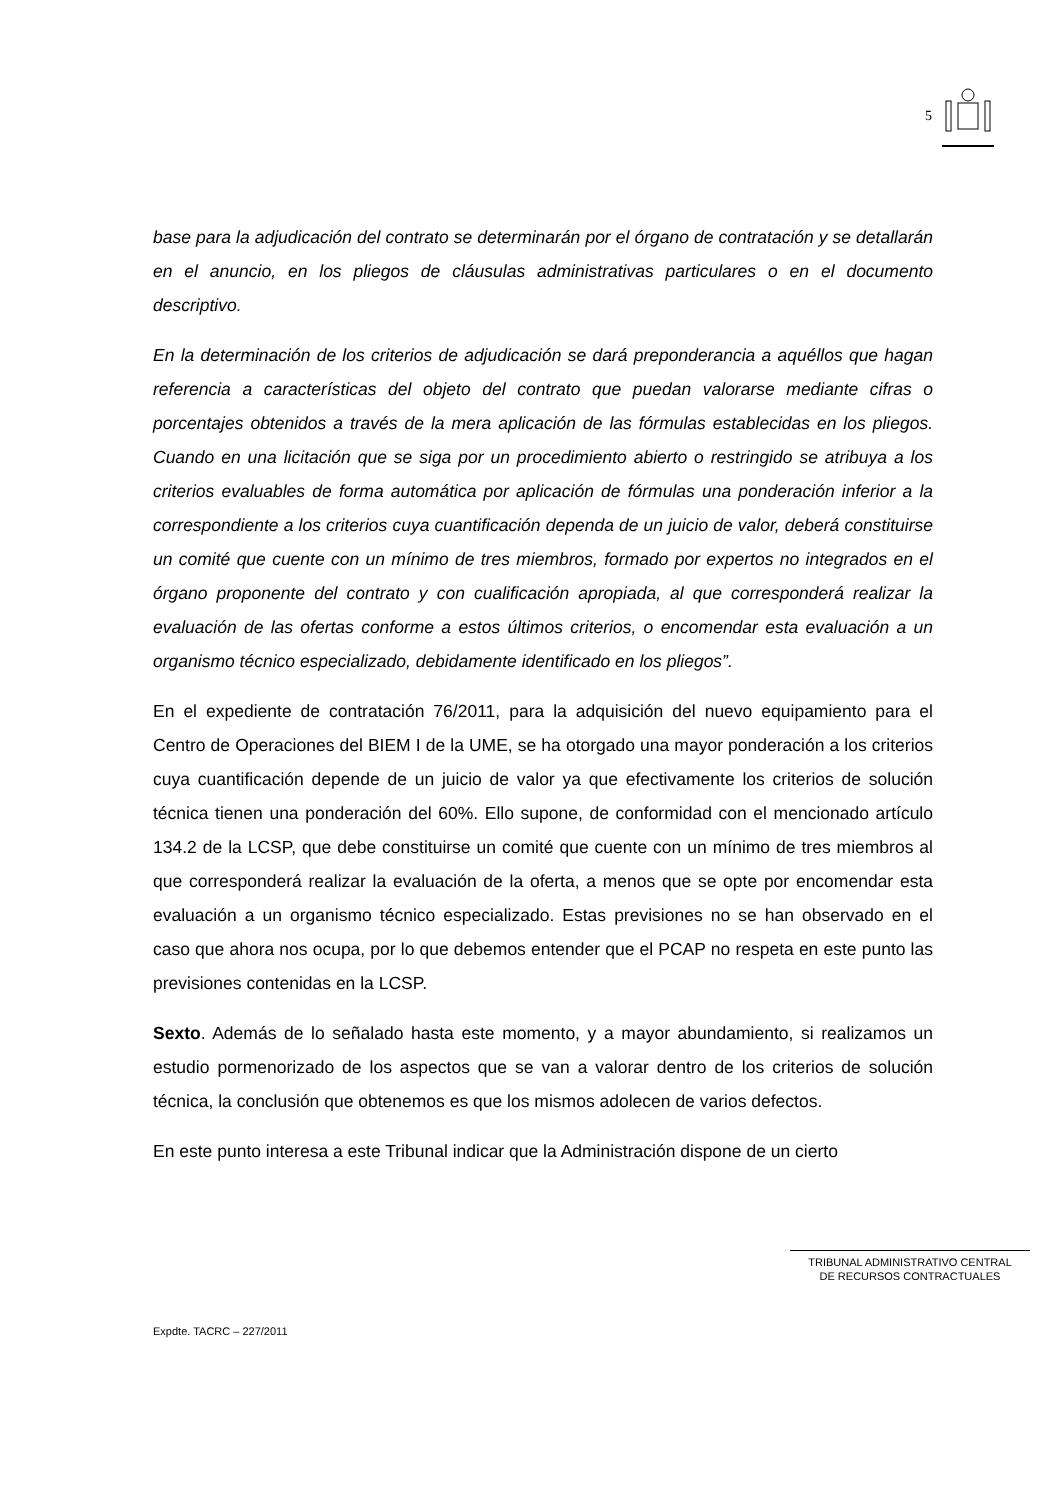5
base para la adjudicación del contrato se determinarán por el órgano de contratación y se detallarán en el anuncio, en los pliegos de cláusulas administrativas particulares o en el documento descriptivo.
En la determinación de los criterios de adjudicación se dará preponderancia a aquéllos que hagan referencia a características del objeto del contrato que puedan valorarse mediante cifras o porcentajes obtenidos a través de la mera aplicación de las fórmulas establecidas en los pliegos. Cuando en una licitación que se siga por un procedimiento abierto o restringido se atribuya a los criterios evaluables de forma automática por aplicación de fórmulas una ponderación inferior a la correspondiente a los criterios cuya cuantificación dependa de un juicio de valor, deberá constituirse un comité que cuente con un mínimo de tres miembros, formado por expertos no integrados en el órgano proponente del contrato y con cualificación apropiada, al que corresponderá realizar la evaluación de las ofertas conforme a estos últimos criterios, o encomendar esta evaluación a un organismo técnico especializado, debidamente identificado en los pliegos”.
En el expediente de contratación 76/2011, para la adquisición del nuevo equipamiento para el Centro de Operaciones del BIEM I de la UME, se ha otorgado una mayor ponderación a los criterios cuya cuantificación depende de un juicio de valor ya que efectivamente los criterios de solución técnica tienen una ponderación del 60%. Ello supone, de conformidad con el mencionado artículo 134.2 de la LCSP, que debe constituirse un comité que cuente con un mínimo de tres miembros al que corresponderá realizar la evaluación de la oferta, a menos que se opte por encomendar esta evaluación a un organismo técnico especializado. Estas previsiones no se han observado en el caso que ahora nos ocupa, por lo que debemos entender que el PCAP no respeta en este punto las previsiones contenidas en la LCSP.
Sexto. Además de lo señalado hasta este momento, y a mayor abundamiento, si realizamos un estudio pormenorizado de los aspectos que se van a valorar dentro de los criterios de solución técnica, la conclusión que obtenemos es que los mismos adolecen de varios defectos.
En este punto interesa a este Tribunal indicar que la Administración dispone de un cierto
TRIBUNAL ADMINISTRATIVO CENTRAL
DE RECURSOS CONTRACTUALES
Expdte. TACRC – 227/2011